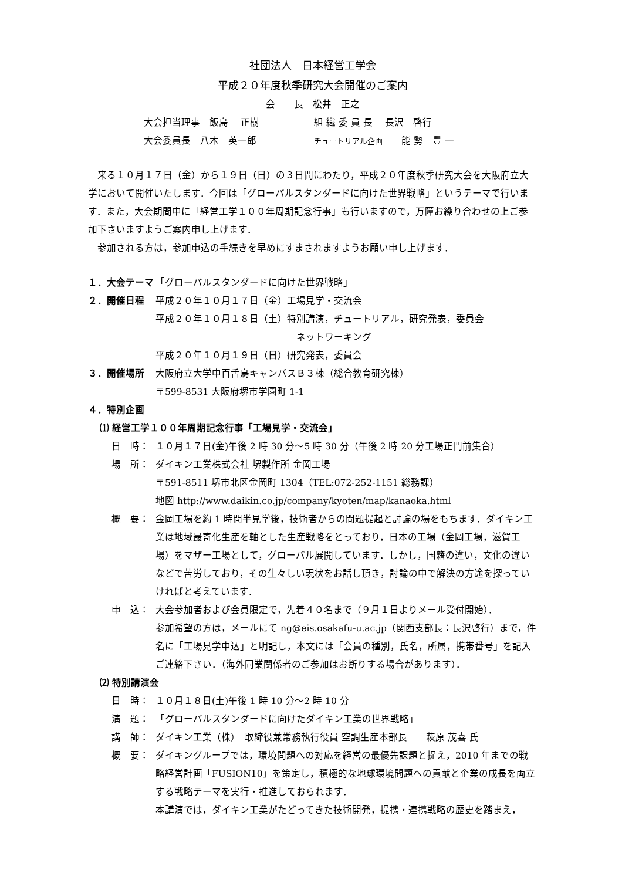社団法人　日本経営工学会
平成２０年度秋季研究大会開催のご案内
会　　長　松井　正之
大会担当理事　飯島　 正樹 組 織 委 員 長　 長沢　啓行
大会委員長　八木　英一郎 チュートリアル企画　　能 勢　豊 一
来る１０月１７日（金）から１９日（日）の３日間にわたり，平成２０年度秋季研究大会を大阪府立大学において開催いたします．今回は「グローバルスタンダードに向けた世界戦略」というテーマで行います．また，大会期間中に「経営工学１００年周期記念行事」も行いますので，万障お繰り合わせの上ご参加下さいますようご案内申し上げます．
参加される方は，参加申込の手続きを早めにすまされますようお願い申し上げます．
１．大会テーマ 「グローバルスタンダードに向けた世界戦略」
２．開催日程 平成２０年１０月１７日（金）工場見学・交流会
平成２０年１０月１８日（土）特別講演，チュートリアル，研究発表，委員会
ネットワーキング
平成２０年１０月１９日（日）研究発表，委員会
３．開催場所 大阪府立大学中百舌鳥キャンパスＢ３棟（総合教育研究棟）
〒599-8531 大阪府堺市学園町 1-1
４．特別企画
⑴ 経営工学１００年周期記念行事「工場見学・交流会」
日　時： １０月１７日(金)午後 2 時 30 分～5 時 30 分（午後 2 時 20 分工場正門前集合）
場　所： ダイキン工業株式会社 堺製作所 金岡工場
〒591-8511 堺市北区金岡町 1304（TEL:072-252-1151 総務課）
地図 http://www.daikin.co.jp/company/kyoten/map/kanaoka.html
概　要： 金岡工場を約 1 時間半見学後，技術者からの問題提起と討論の場をもちます．ダイキン工業は地域最寄化生産を軸とした生産戦略をとっており，日本の工場（金岡工場，滋賀工場）をマザー工場として，グローバル展開しています．しかし，国籍の違い，文化の違いなどで苦労しており，その生々しい現状をお話し頂き，討論の中で解決の方途を探っていければと考えています．
申　込： 大会参加者および会員限定で，先着４０名まで（９月１日よりメール受付開始）．
参加希望の方は，メールにて ng@eis.osakafu-u.ac.jp（関西支部長：長沢啓行）まで，件名に「工場見学申込」と明記し，本文には「会員の種別，氏名，所属，携帯番号」を記入ご連絡下さい．（海外同業関係者のご参加はお断りする場合があります）．
⑵ 特別講演会
日　時： １０月１８日(土)午後 1 時 10 分～2 時 10 分
演　題： 「グローバルスタンダードに向けたダイキン工業の世界戦略」
講　師： ダイキン工業（株）　取締役兼常務執行役員 空調生産本部長　　萩原 茂喜 氏
概　要： ダイキングループでは，環境問題への対応を経営の最優先課題と捉え，2010 年までの戦略経営計画「FUSION10」を策定し，積極的な地球環境問題への貢献と企業の成長を両立する戦略テーマを実行・推進しておられます．
本講演では，ダイキン工業がたどってきた技術開発，提携・連携戦略の歴史を踏まえ，